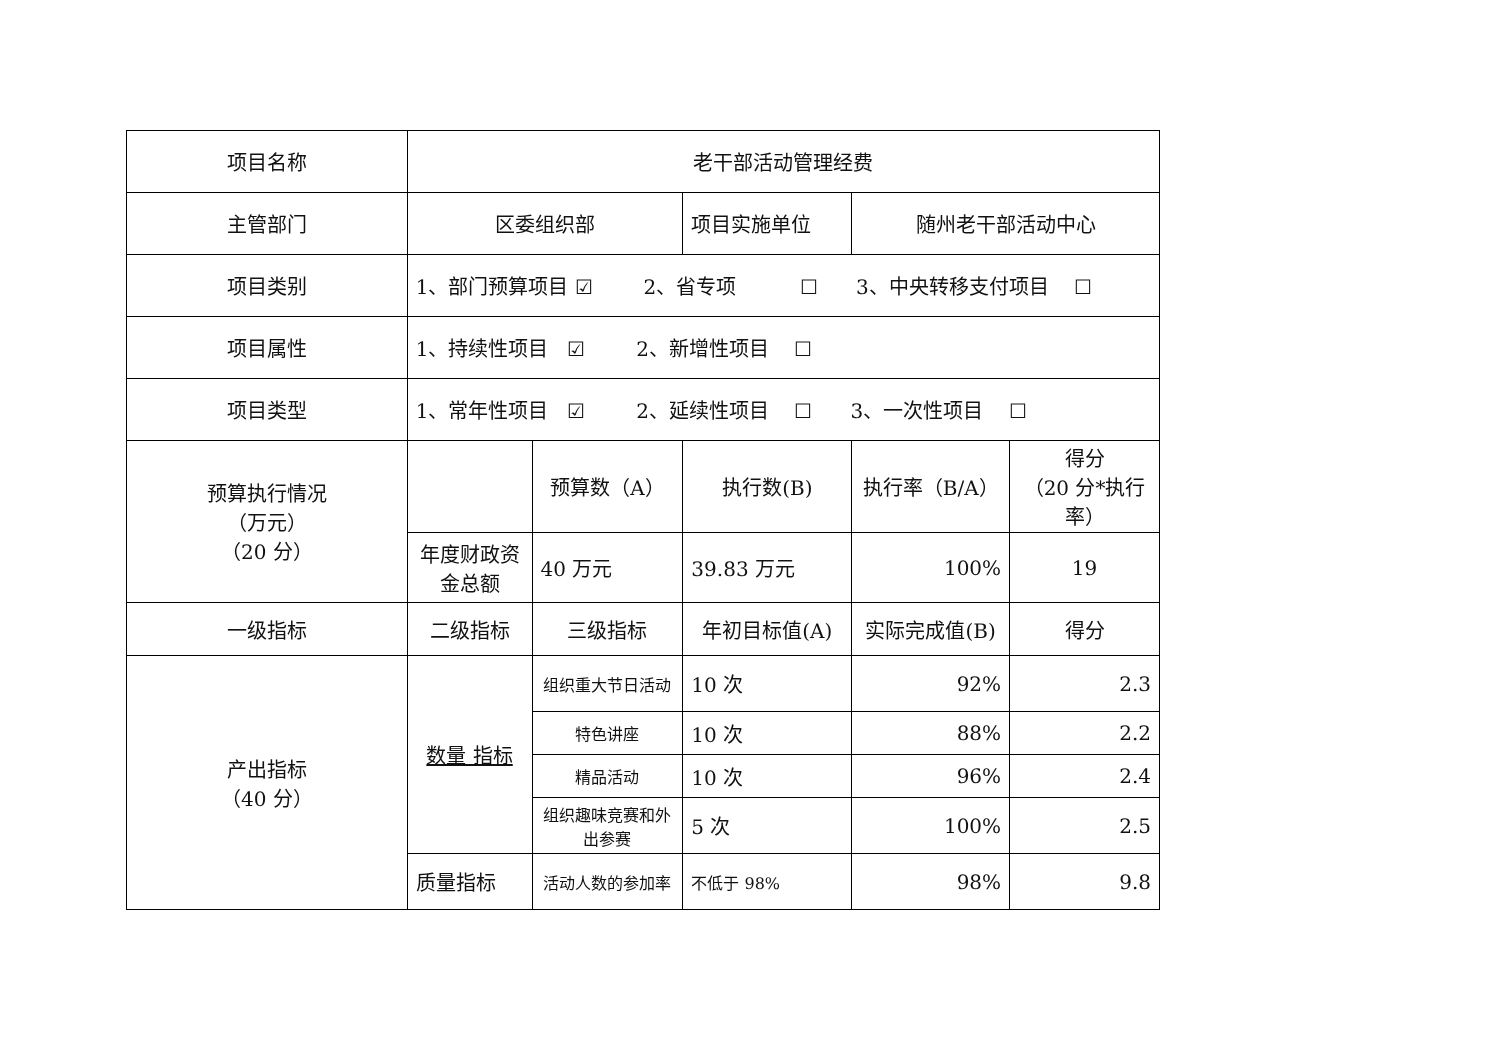| 项目名称 | 老干部活动管理经费 | | | | |
| 主管部门 | 区委组织部 | | 项目实施单位 | 随州老干部活动中心 | |
| 项目类别 | 1、部门预算项目 ☑ 2、省专项 ☐ 3、中央转移支付项目 ☐ | | | | |
| 项目属性 | 1、持续性项目 ☑ 2、新增性项目 ☐ | | | | |
| 项目类型 | 1、常年性项目 ☑ 2、延续性项目 ☐ 3、一次性项目 ☐ | | | | |
| 预算执行情况 （万元） （20 分） | | 预算数（A） | 执行数(B) | 执行率（B/A） | 得分 （20 分*执行率） |
| | 年度财政资金总额 | 40 万元 | 39.83 万元 | 100% | 19 |
| 一级指标 | 二级指标 | 三级指标 | 年初目标值(A) | 实际完成值(B) | 得分 |
| 产出指标 （40 分） | 数量 指标 | 组织重大节日活动 | 10 次 | 92% | 2.3 |
| | | 特色讲座 | 10 次 | 88% | 2.2 |
| | | 精品活动 | 10 次 | 96% | 2.4 |
| | | 组织趣味竞赛和外出参赛 | 5 次 | 100% | 2.5 |
| | 质量指标 | 活动人数的参加率 | 不低于 98% | 98% | 9.8 |